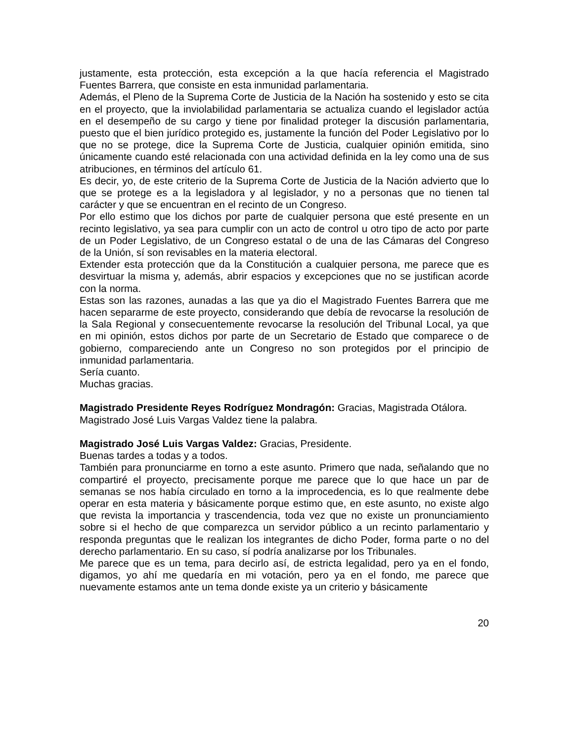justamente, esta protección, esta excepción a la que hacía referencia el Magistrado Fuentes Barrera, que consiste en esta inmunidad parlamentaria.
Además, el Pleno de la Suprema Corte de Justicia de la Nación ha sostenido y esto se cita en el proyecto, que la inviolabilidad parlamentaria se actualiza cuando el legislador actúa en el desempeño de su cargo y tiene por finalidad proteger la discusión parlamentaria, puesto que el bien jurídico protegido es, justamente la función del Poder Legislativo por lo que no se protege, dice la Suprema Corte de Justicia, cualquier opinión emitida, sino únicamente cuando esté relacionada con una actividad definida en la ley como una de sus atribuciones, en términos del artículo 61.
Es decir, yo, de este criterio de la Suprema Corte de Justicia de la Nación advierto que lo que se protege es a la legisladora y al legislador, y no a personas que no tienen tal carácter y que se encuentran en el recinto de un Congreso.
Por ello estimo que los dichos por parte de cualquier persona que esté presente en un recinto legislativo, ya sea para cumplir con un acto de control u otro tipo de acto por parte de un Poder Legislativo, de un Congreso estatal o de una de las Cámaras del Congreso de la Unión, sí son revisables en la materia electoral.
Extender esta protección que da la Constitución a cualquier persona, me parece que es desvirtuar la misma y, además, abrir espacios y excepciones que no se justifican acorde con la norma.
Estas son las razones, aunadas a las que ya dio el Magistrado Fuentes Barrera que me hacen separarme de este proyecto, considerando que debía de revocarse la resolución de la Sala Regional y consecuentemente revocarse la resolución del Tribunal Local, ya que en mi opinión, estos dichos por parte de un Secretario de Estado que comparece o de gobierno, compareciendo ante un Congreso no son protegidos por el principio de inmunidad parlamentaria.
Sería cuanto.
Muchas gracias.
Magistrado Presidente Reyes Rodríguez Mondragón: Gracias, Magistrada Otálora.
Magistrado José Luis Vargas Valdez tiene la palabra.
Magistrado José Luis Vargas Valdez: Gracias, Presidente.
Buenas tardes a todas y a todos.
También para pronunciarme en torno a este asunto. Primero que nada, señalando que no compartiré el proyecto, precisamente porque me parece que lo que hace un par de semanas se nos había circulado en torno a la improcedencia, es lo que realmente debe operar en esta materia y básicamente porque estimo que, en este asunto, no existe algo que revista la importancia y trascendencia, toda vez que no existe un pronunciamiento sobre si el hecho de que comparezca un servidor público a un recinto parlamentario y responda preguntas que le realizan los integrantes de dicho Poder, forma parte o no del derecho parlamentario. En su caso, sí podría analizarse por los Tribunales.
Me parece que es un tema, para decirlo así, de estricta legalidad, pero ya en el fondo, digamos, yo ahí me quedaría en mi votación, pero ya en el fondo, me parece que nuevamente estamos ante un tema donde existe ya un criterio y básicamente
20